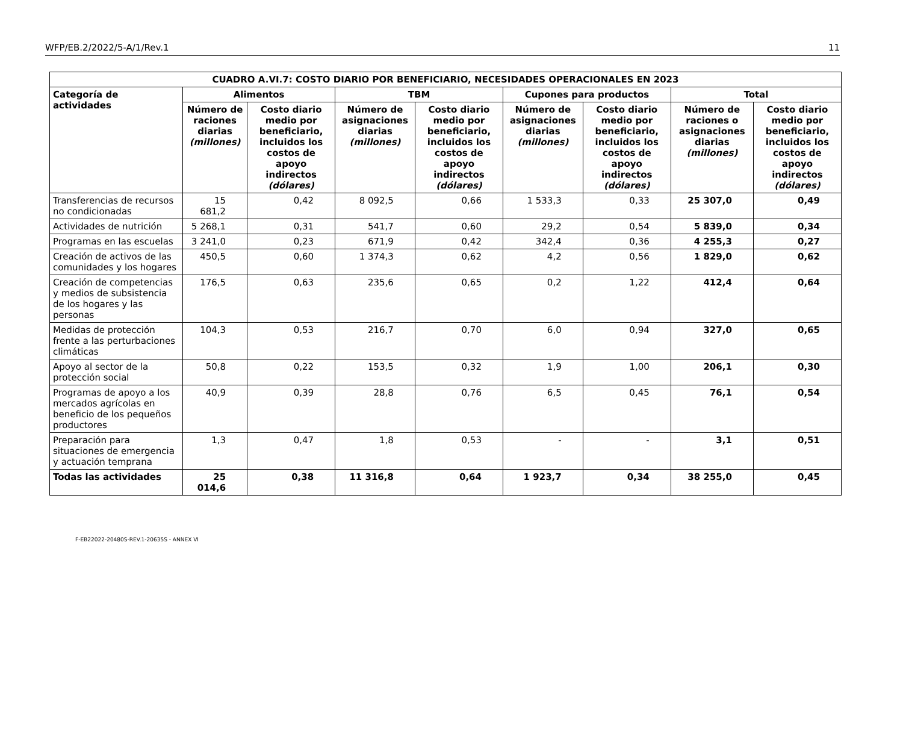WFP/EB.2/2022/5-A/1/Rev.1 11
| CUADRO A.VI.7: COSTO DIARIO POR BENEFICIARIO, NECESIDADES OPERACIONALES EN 2023 | | | | | | | | |
| --- | --- | --- | --- | --- | --- | --- | --- | --- |
| Categoría de actividades | Alimentos | | TBM | | Cupones para productos | | Total | |
| | Número de raciones diarias (millones) | Costo diario medio por beneficiario, incluidos los costos de apoyo indirectos (dólares) | Número de asignaciones diarias (millones) | Costo diario medio por beneficiario, incluidos los costos de apoyo indirectos (dólares) | Número de asignaciones diarias (millones) | Costo diario medio por beneficiario, incluidos los costos de apoyo indirectos (dólares) | Número de raciones o asignaciones diarias (millones) | Costo diario medio por beneficiario, incluidos los costos de apoyo indirectos (dólares) |
| Transferencias de recursos no condicionadas | 15 681,2 | 0,42 | 8 092,5 | 0,66 | 1 533,3 | 0,33 | 25 307,0 | 0,49 |
| Actividades de nutrición | 5 268,1 | 0,31 | 541,7 | 0,60 | 29,2 | 0,54 | 5 839,0 | 0,34 |
| Programas en las escuelas | 3 241,0 | 0,23 | 671,9 | 0,42 | 342,4 | 0,36 | 4 255,3 | 0,27 |
| Creación de activos de las comunidades y los hogares | 450,5 | 0,60 | 1 374,3 | 0,62 | 4,2 | 0,56 | 1 829,0 | 0,62 |
| Creación de competencias y medios de subsistencia de los hogares y las personas | 176,5 | 0,63 | 235,6 | 0,65 | 0,2 | 1,22 | 412,4 | 0,64 |
| Medidas de protección frente a las perturbaciones climáticas | 104,3 | 0,53 | 216,7 | 0,70 | 6,0 | 0,94 | 327,0 | 0,65 |
| Apoyo al sector de la protección social | 50,8 | 0,22 | 153,5 | 0,32 | 1,9 | 1,00 | 206,1 | 0,30 |
| Programas de apoyo a los mercados agrícolas en beneficio de los pequeños productores | 40,9 | 0,39 | 28,8 | 0,76 | 6,5 | 0,45 | 76,1 | 0,54 |
| Preparación para situaciones de emergencia y actuación temprana | 1,3 | 0,47 | 1,8 | 0,53 | - | - | 3,1 | 0,51 |
| Todas las actividades | 25 014,6 | 0,38 | 11 316,8 | 0,64 | 1 923,7 | 0,34 | 38 255,0 | 0,45 |
F-EB22022-20480S-REV.1-20635S - ANNEX VI